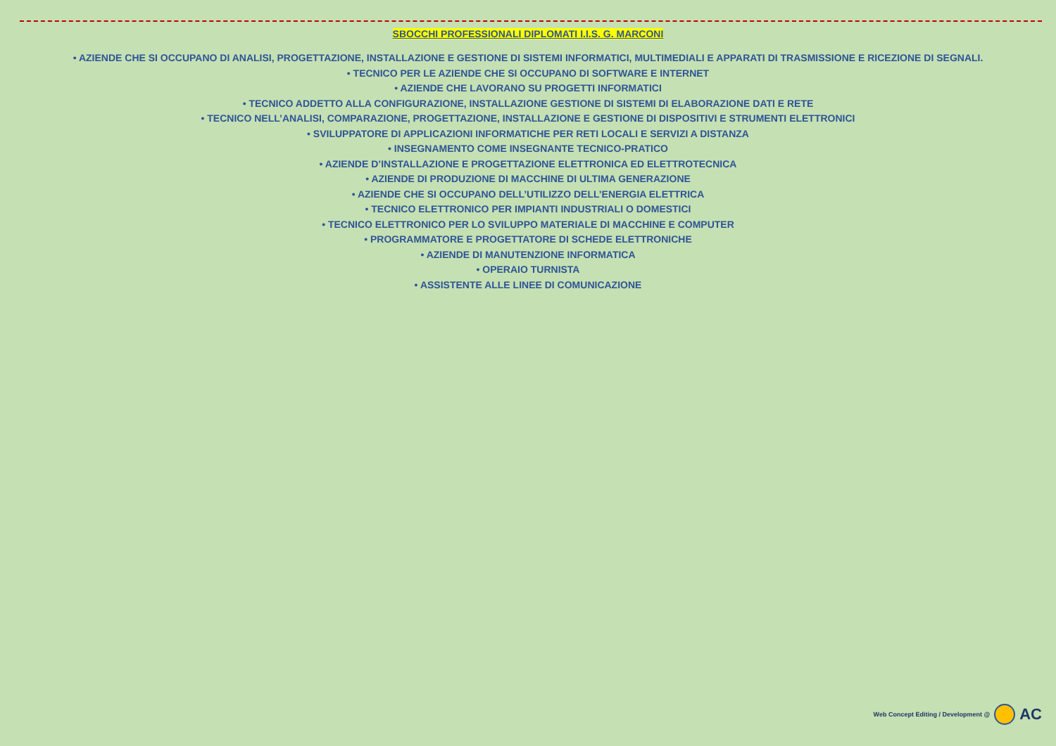SBOCCHI PROFESSIONALI DIPLOMATI I.I.S. G. MARCONI
• AZIENDE CHE SI OCCUPANO DI ANALISI, PROGETTAZIONE, INSTALLAZIONE E GESTIONE DI SISTEMI INFORMATICI, MULTIMEDIALI E APPARATI DI TRASMISSIONE E RICEZIONE DI SEGNALI.
• TECNICO PER LE AZIENDE CHE SI OCCUPANO DI SOFTWARE E INTERNET
• AZIENDE CHE LAVORANO SU PROGETTI INFORMATICI
• TECNICO ADDETTO ALLA CONFIGURAZIONE, INSTALLAZIONE GESTIONE DI SISTEMI DI ELABORAZIONE DATI E RETE
• TECNICO NELL’ANALISI, COMPARAZIONE, PROGETTAZIONE, INSTALLAZIONE E GESTIONE DI DISPOSITIVI E STRUMENTI ELETTRONICI
• SVILUPPATORE DI APPLICAZIONI INFORMATICHE PER RETI LOCALI E SERVIZI A DISTANZA
• INSEGNAMENTO COME INSEGNANTE TECNICO-PRATICO
• AZIENDE D’INSTALLAZIONE E PROGETTAZIONE ELETTRONICA ED ELETTROTECNICA
• AZIENDE DI PRODUZIONE DI MACCHINE DI ULTIMA GENERAZIONE
• AZIENDE CHE SI OCCUPANO DELL’UTILIZZO DELL’ENERGIA ELETTRICA
• TECNICO ELETTRONICO PER IMPIANTI INDUSTRIALI O DOMESTICI
• TECNICO ELETTRONICO PER LO SVILUPPO MATERIALE DI MACCHINE E COMPUTER
• PROGRAMMATORE E PROGETTATORE DI SCHEDE ELETTRONICHE
• AZIENDE DI MANUTENZIONE INFORMATICA
• OPERAIO TURNISTA
• ASSISTENTE ALLE LINEE DI COMUNICAZIONE
Web Concept Editing / Development @
AC